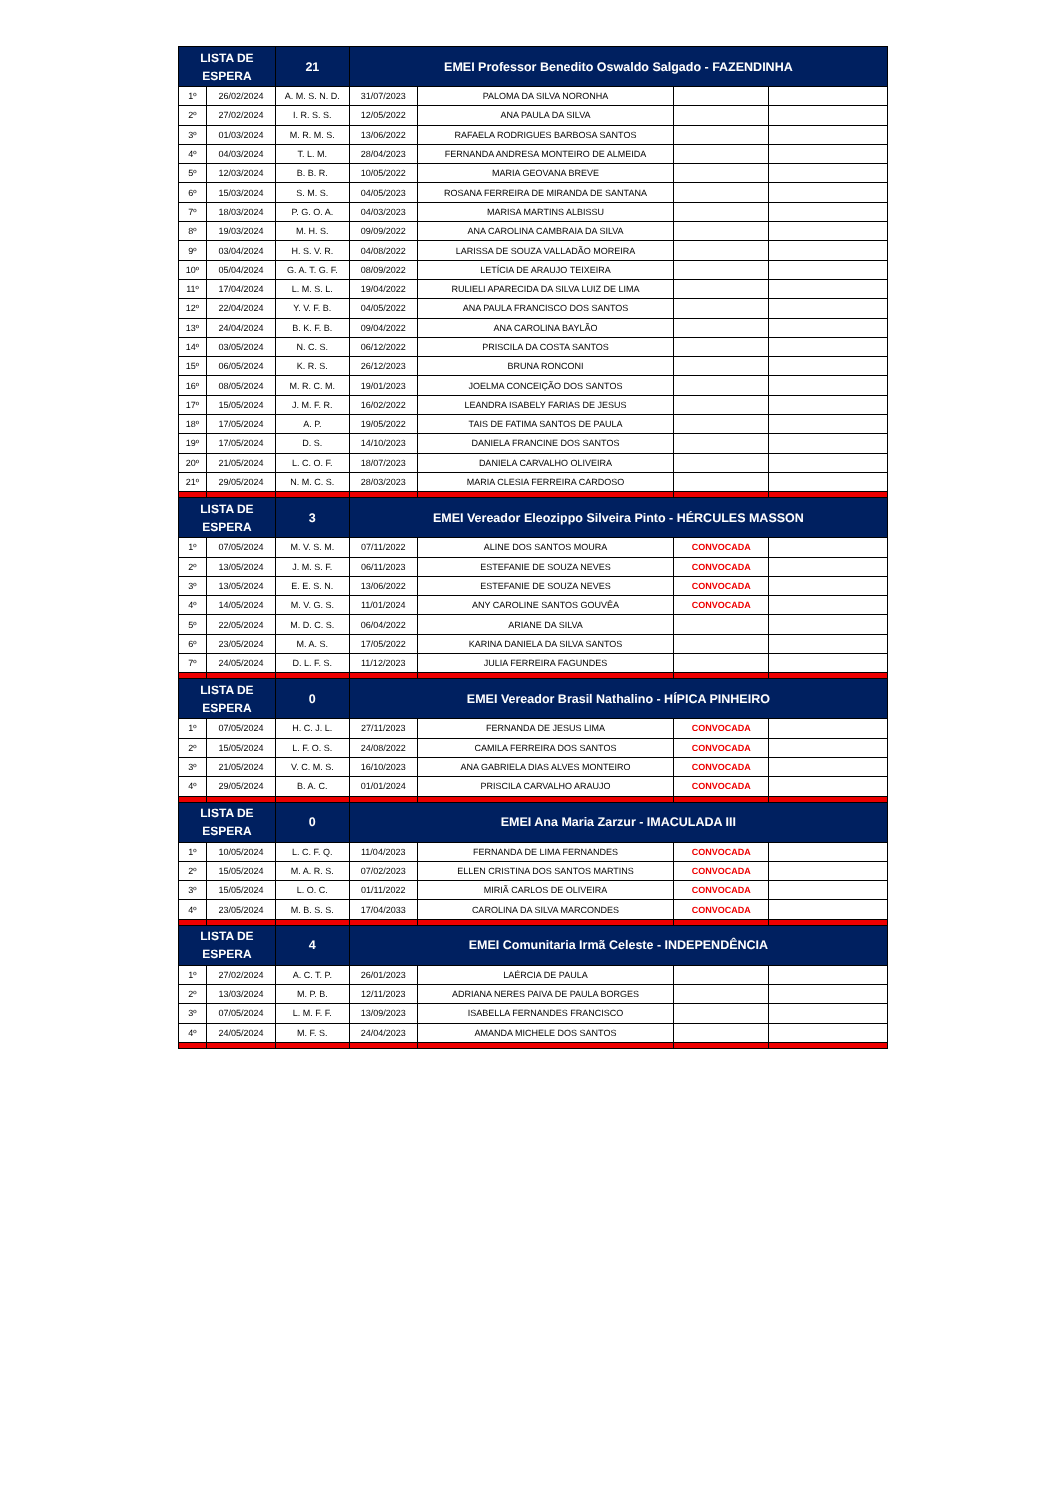| LISTA DE ESPERA | | 21 | EMEI Professor Benedito Oswaldo Salgado - FAZENDINHA | | | |
| --- | --- | --- | --- | --- | --- | --- |
| 1º | 26/02/2024 | A. M. S. N. D. | 31/07/2023 | PALOMA DA SILVA NORONHA | | |
| 2º | 27/02/2024 | I. R. S. S. | 12/05/2022 | ANA PAULA DA SILVA | | |
| 3º | 01/03/2024 | M. R. M. S. | 13/06/2022 | RAFAELA RODRIGUES BARBOSA SANTOS | | |
| 4º | 04/03/2024 | T. L. M. | 28/04/2023 | FERNANDA ANDRESA MONTEIRO DE ALMEIDA | | |
| 5º | 12/03/2024 | B. B. R. | 10/05/2022 | MARIA GEOVANA BREVE | | |
| 6º | 15/03/2024 | S. M. S. | 04/05/2023 | ROSANA FERREIRA DE MIRANDA DE SANTANA | | |
| 7º | 18/03/2024 | P. G. O. A. | 04/03/2023 | MARISA MARTINS ALBISSU | | |
| 8º | 19/03/2024 | M. H. S. | 09/09/2022 | ANA CAROLINA CAMBRAIA DA SILVA | | |
| 9º | 03/04/2024 | H. S. V. R. | 04/08/2022 | LARISSA DE SOUZA VALLADÃO MOREIRA | | |
| 10º | 05/04/2024 | G. A. T. G. F. | 08/09/2022 | LETÍCIA DE ARAUJO TEIXEIRA | | |
| 11º | 17/04/2024 | L. M. S. L. | 19/04/2022 | RULIELI APARECIDA DA SILVA LUIZ DE LIMA | | |
| 12º | 22/04/2024 | Y. V. F. B. | 04/05/2022 | ANA PAULA FRANCISCO DOS SANTOS | | |
| 13º | 24/04/2024 | B. K. F. B. | 09/04/2022 | ANA CAROLINA BAYLÃO | | |
| 14º | 03/05/2024 | N. C. S. | 06/12/2022 | PRISCILA DA COSTA SANTOS | | |
| 15º | 06/05/2024 | K. R. S. | 26/12/2023 | BRUNA RONCONI | | |
| 16º | 08/05/2024 | M. R. C. M. | 19/01/2023 | JOELMA CONCEIÇÃO DOS SANTOS | | |
| 17º | 15/05/2024 | J. M. F. R. | 16/02/2022 | LEANDRA ISABELY FARIAS DE JESUS | | |
| 18º | 17/05/2024 | A. P. | 19/05/2022 | TAIS DE FATIMA SANTOS DE PAULA | | |
| 19º | 17/05/2024 | D. S. | 14/10/2023 | DANIELA FRANCINE DOS SANTOS | | |
| 20º | 21/05/2024 | L. C. O. F. | 18/07/2023 | DANIELA CARVALHO OLIVEIRA | | |
| 21º | 29/05/2024 | N. M. C. S. | 28/03/2023 | MARIA CLESIA FERREIRA CARDOSO | | |
| LISTA DE ESPERA | | 3 | EMEI Vereador Eleozippo Silveira Pinto - HÉRCULES MASSON | | | |
| 1º | 07/05/2024 | M. V. S. M. | 07/11/2022 | ALINE DOS SANTOS MOURA | CONVOCADA | |
| 2º | 13/05/2024 | J. M. S. F. | 06/11/2023 | ESTEFANIE DE SOUZA NEVES | CONVOCADA | |
| 3º | 13/05/2024 | E. E. S. N. | 13/06/2022 | ESTEFANIE DE SOUZA NEVES | CONVOCADA | |
| 4º | 14/05/2024 | M. V. G. S. | 11/01/2024 | ANY CAROLINE SANTOS GOUVÊA | CONVOCADA | |
| 5º | 22/05/2024 | M. D. C. S. | 06/04/2022 | ARIANE DA SILVA | | |
| 6º | 23/05/2024 | M. A. S. | 17/05/2022 | KARINA DANIELA DA SILVA SANTOS | | |
| 7º | 24/05/2024 | D. L. F. S. | 11/12/2023 | JULIA FERREIRA FAGUNDES | | |
| LISTA DE ESPERA | | 0 | EMEI Vereador Brasil Nathalino - HÍPICA PINHEIRO | | | |
| 1º | 07/05/2024 | H. C. J. L. | 27/11/2023 | FERNANDA DE JESUS LIMA | CONVOCADA | |
| 2º | 15/05/2024 | L. F. O. S. | 24/08/2022 | CAMILA FERREIRA DOS SANTOS | CONVOCADA | |
| 3º | 21/05/2024 | V. C. M. S. | 16/10/2023 | ANA GABRIELA DIAS ALVES MONTEIRO | CONVOCADA | |
| 4º | 29/05/2024 | B. A. C. | 01/01/2024 | PRISCILA CARVALHO ARAUJO | CONVOCADA | |
| LISTA DE ESPERA | | 0 | EMEI Ana Maria Zarzur - IMACULADA III | | | |
| 1º | 10/05/2024 | L. C. F. Q. | 11/04/2023 | FERNANDA DE LIMA FERNANDES | CONVOCADA | |
| 2º | 15/05/2024 | M. A. R. S. | 07/02/2023 | ELLEN CRISTINA DOS SANTOS MARTINS | CONVOCADA | |
| 3º | 15/05/2024 | L. O. C. | 01/11/2022 | MIRIÃ CARLOS DE OLIVEIRA | CONVOCADA | |
| 4º | 23/05/2024 | M. B. S. S. | 17/04/2033 | CAROLINA DA SILVA MARCONDES | CONVOCADA | |
| LISTA DE ESPERA | | 4 | EMEI Comunitaria Irmã Celeste - INDEPENDÊNCIA | | | |
| 1º | 27/02/2024 | A. C. T. P. | 26/01/2023 | LAÉRCIA DE PAULA | | |
| 2º | 13/03/2024 | M. P. B. | 12/11/2023 | ADRIANA NERES PAIVA DE PAULA BORGES | | |
| 3º | 07/05/2024 | L. M. F. F. | 13/09/2023 | ISABELLA FERNANDES FRANCISCO | | |
| 4º | 24/05/2024 | M. F. S. | 24/04/2023 | AMANDA MICHELE DOS SANTOS | | |